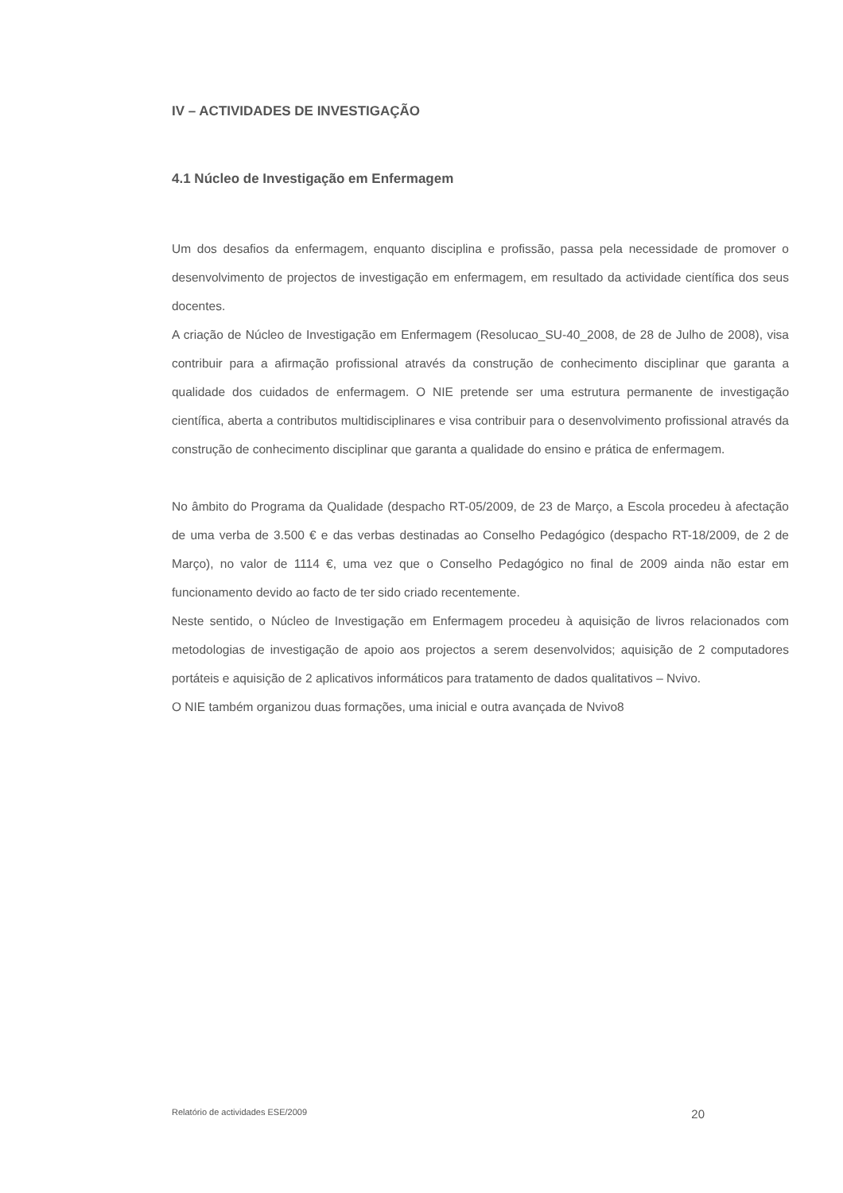IV – ACTIVIDADES DE INVESTIGAÇÃO
4.1 Núcleo de Investigação em Enfermagem
Um dos desafios da enfermagem, enquanto disciplina e profissão, passa pela necessidade de promover o desenvolvimento de projectos de investigação em enfermagem, em resultado da actividade científica dos seus docentes.
A criação de Núcleo de Investigação em Enfermagem (Resolucao_SU-40_2008, de 28 de Julho de 2008), visa contribuir para a afirmação profissional através da construção de conhecimento disciplinar que garanta a qualidade dos cuidados de enfermagem. O NIE pretende ser uma estrutura permanente de investigação científica, aberta a contributos multidisciplinares e visa contribuir para o desenvolvimento profissional através da construção de conhecimento disciplinar que garanta a qualidade do ensino e prática de enfermagem.
No âmbito do Programa da Qualidade (despacho RT-05/2009, de 23 de Março, a Escola procedeu à afectação de uma verba de 3.500 € e das verbas destinadas ao Conselho Pedagógico (despacho RT-18/2009, de 2 de Março), no valor de 1114 €, uma vez que o Conselho Pedagógico no final de 2009 ainda não estar em funcionamento devido ao facto de ter sido criado recentemente.
Neste sentido, o Núcleo de Investigação em Enfermagem procedeu à aquisição de livros relacionados com metodologias de investigação de apoio aos projectos a serem desenvolvidos; aquisição de 2 computadores portáteis e aquisição de 2 aplicativos informáticos para tratamento de dados qualitativos – Nvivo.
O NIE também organizou duas formações, uma inicial e outra avançada de Nvivo8
Relatório de actividades ESE/2009 20